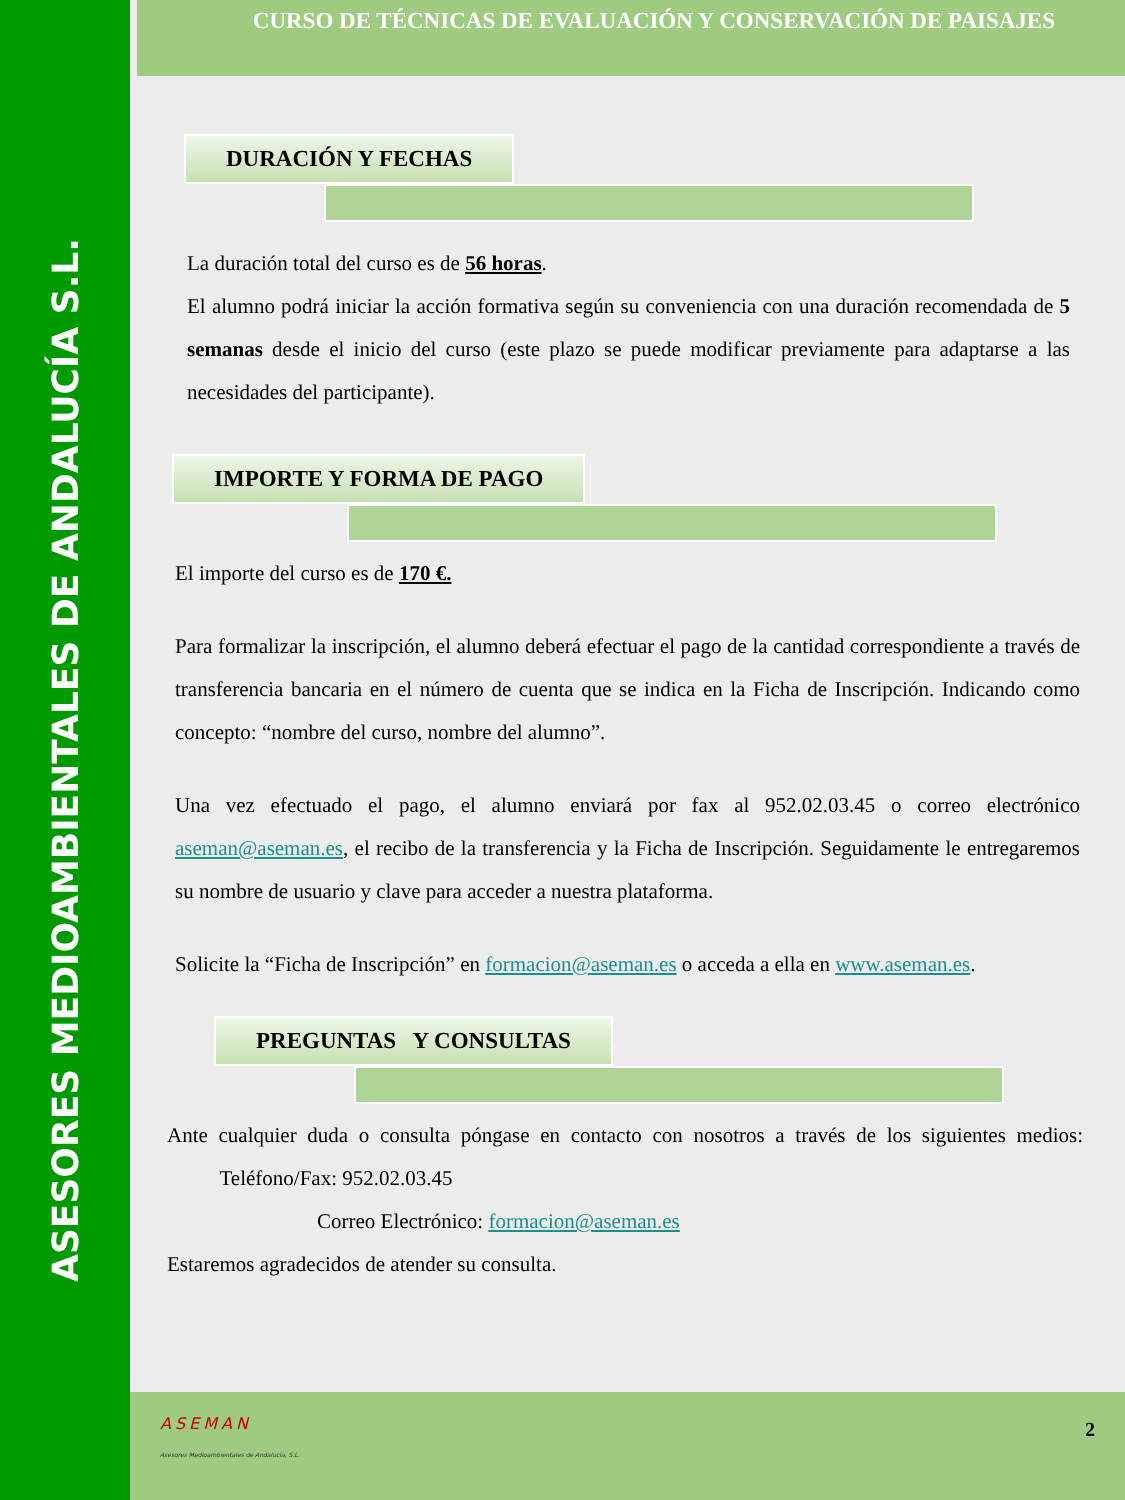ASESORES MEDIOAMBIENTALES DE ANDALUCÍA S.L.
CURSO DE TÉCNICAS DE EVALUACIÓN Y CONSERVACIÓN DE PAISAJES
DURACIÓN Y FECHAS
La duración total del curso es de 56 horas.
El alumno podrá iniciar la acción formativa según su conveniencia con una duración recomendada de 5 semanas desde el inicio del curso (este plazo se puede modificar previamente para adaptarse a las necesidades del participante).
IMPORTE Y FORMA DE PAGO
El importe del curso es de 170 €.
Para formalizar la inscripción, el alumno deberá efectuar el pago de la cantidad correspondiente a través de transferencia bancaria en el número de cuenta que se indica en la Ficha de Inscripción. Indicando como concepto: “nombre del curso, nombre del alumno”.
Una vez efectuado el pago, el alumno enviará por fax al 952.02.03.45 o correo electrónico aseman@aseman.es, el recibo de la transferencia y la Ficha de Inscripción. Seguidamente le entregaremos su nombre de usuario y clave para acceder a nuestra plataforma.
Solicite la “Ficha de Inscripción” en formacion@aseman.es o acceda a ella en www.aseman.es.
PREGUNTAS Y CONSULTAS
Ante cualquier duda o consulta póngase en contacto con nosotros a través de los siguientes medios: Teléfono/Fax: 952.02.03.45
Correo Electrónico: formacion@aseman.es
Estaremos agradecidos de atender su consulta.
ASEMAN
Asesores Medioambientales de Andalucía, S.L.
2